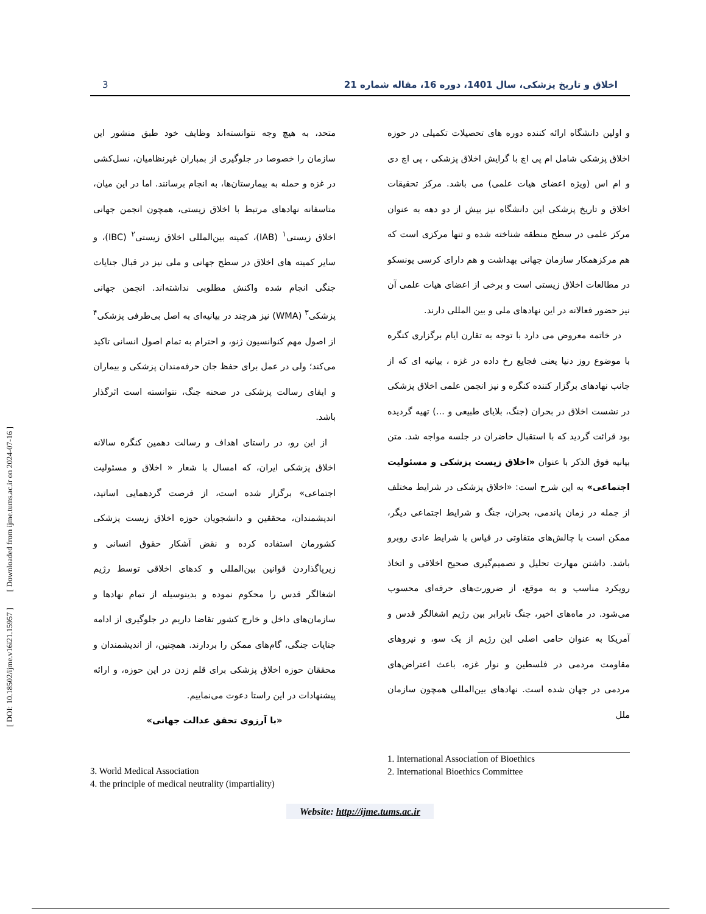[ DOI: 10.18502/ijme.v16i21.15957 ] [ Downloaded from ijme.tums.ac.ir on 2024-07-16 ]
3 اخلاق و تاریخ پزشکی، سال 1401، دوره 16، مقاله شماره 21
و اولین دانشگاه ارائه کننده دوره های تحصیلات تکمیلی در حوزه اخلاق پزشکی شامل ام پی اچ با گرایش اخلاق پزشکی ، پی اچ دی و ام اس (ویژه اعضای هیات علمی) می باشد. مرکز تحقیقات اخلاق و تاریخ پزشکی این دانشگاه نیز بیش از دو دهه به عنوان مرکز علمی در سطح منطقه شناخته شده و تنها مرکزی است که هم مرکزهمکار سازمان جهانی بهداشت و هم دارای کرسی یونسکو در مطالعات اخلاق زیستی است و برخی از اعضای هیات علمی آن نیز حضور فعالانه در این نهادهای ملی و بین المللی دارند.
در خاتمه معروض می دارد با توجه به تقارن ایام برگزاری کنگره با موضوع روز دنیا یعنی فجایع رخ داده در غزه ، بیانیه ای که از جانب نهادهای برگزار کننده کنگره و نیز انجمن علمی اخلاق پزشکی در نشست اخلاق در بحران (جنگ، بلایای طبیعی و ...) تهیه گردیده بود قرائت گردید که با استقبال حاضران در جلسه مواجه شد. متن بیانیه فوق الذکر با عنوان «اخلاق زیست پزشکی و مسئولیت اجتماعی» به این شرح است: «اخلاق پزشکی در شرایط مختلف از جمله در زمان پاندمی، بحران، جنگ و شرایط اجتماعی دیگر، ممکن است با چالش‌های متفاوتی در قیاس با شرایط عادی روبرو باشد. داشتن مهارت تحلیل و تصمیم‌گیری صحیح اخلاقی و اتخاذ رویکرد مناسب و به موقع، از ضرورت‌های حرفه‌ای محسوب می‌شود. در ماه‌های اخیر، جنگ نابرابر بین رژیم اشغالگر قدس و آمریکا به عنوان حامی اصلی این رژیم از یک سو، و نیروهای مقاومت مردمی در فلسطین و نوار غزه، باعث اعتراض‌های مردمی در جهان شده است. نهادهای بین‌المللی همچون سازمان ملل
متحد، به هیچ وجه نتوانسته‌اند وظایف خود طبق منشور این سازمان را خصوصا در جلوگیری از بمباران غیرنظامیان، نسل‌کشی در غزه و حمله به بیمارستان‌ها، به انجام برسانند. اما در این میان، متاسفانه نهادهای مرتبط با اخلاق زیستی، همچون انجمن جهانی اخلاق زیستی<sup>۱</sup> (IAB)، کمیته بین‌المللی اخلاق زیستی<sup>۲</sup> (IBC)، و سایر کمیته های اخلاق در سطح جهانی و ملی نیز در قبال جنایات جنگی انجام شده واکنش مطلوبی نداشته‌اند. انجمن جهانی پزشکی<sup>۳</sup> (WMA) نیز هرچند در بیانیه‌ای به اصل بی‌طرفی پزشکی<sup>۴</sup> از اصول مهم کنوانسیون ژنو، و احترام به تمام اصول انسانی تاکید می‌کند؛ ولی در عمل برای حفظ جان حرفه‌مندان پزشکی و بیماران و ایفای رسالت پزشکی در صحنه جنگ، نتوانسته است اثرگذار باشد.
از این رو، در راستای اهداف و رسالت دهمین کنگره سالانه اخلاق پزشکی ایران، که امسال با شعار « اخلاق و مسئولیت اجتماعی» برگزار شده است، از فرصت گردهمایی اساتید، اندیشمندان، محققین و دانشجویان حوزه اخلاق زیست پزشکی کشورمان استفاده کرده و نقض آشکار حقوق انسانی و زیرپاگذاردن قوانین بین‌المللی و کدهای اخلاقی توسط رژیم اشغالگر قدس را محکوم نموده و بدینوسیله از تمام نهادها و سازمان‌های داخل و خارج کشور تقاضا داریم در جلوگیری از ادامه جنایات جنگی، گام‌های ممکن را بردارند. همچنین، از اندیشمندان و محققان حوزه اخلاق پزشکی برای قلم زدن در این حوزه، و ارائه پیشنهادات در این راستا دعوت می‌نماییم.
«با آرزوی تحقق عدالت جهانی»
1. International Association of Bioethics
2. International Bioethics Committee
3. World Medical Association
4. the principle of medical neutrality (impartiality)
Website: http://ijme.tums.ac.ir